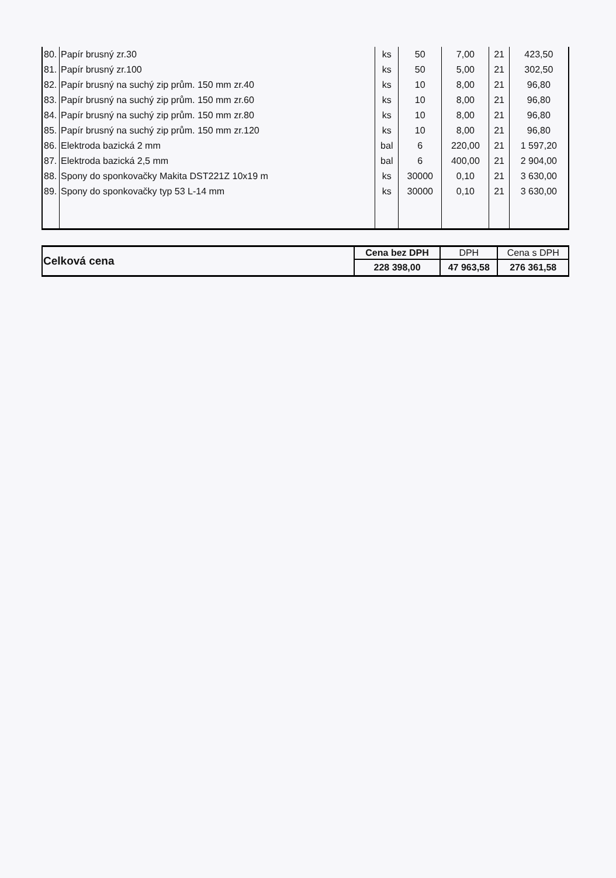| 80. | Papír brusný zr.30 | ks | 50 | 7,00 | 21 | 423,50 |
| 81. | Papír brusný zr.100 | ks | 50 | 5,00 | 21 | 302,50 |
| 82. | Papír brusný na suchý zip prům. 150 mm zr.40 | ks | 10 | 8,00 | 21 | 96,80 |
| 83. | Papír brusný na suchý zip prům. 150 mm zr.60 | ks | 10 | 8,00 | 21 | 96,80 |
| 84. | Papír brusný na suchý zip prům. 150 mm zr.80 | ks | 10 | 8,00 | 21 | 96,80 |
| 85. | Papír brusný na suchý zip prům. 150 mm zr.120 | ks | 10 | 8,00 | 21 | 96,80 |
| 86. | Elektroda bazická 2 mm | bal | 6 | 220,00 | 21 | 1 597,20 |
| 87. | Elektroda bazická 2,5 mm | bal | 6 | 400,00 | 21 | 2 904,00 |
| 88. | Spony do sponkovačky Makita DST221Z 10x19 m | ks | 30000 | 0,10 | 21 | 3 630,00 |
| 89. | Spony do sponkovačky typ 53 L-14 mm | ks | 30000 | 0,10 | 21 | 3 630,00 |
| Celková cena | Cena bez DPH | DPH | Cena s DPH |
| | 228 398,00 | 47 963,58 | 276 361,58 |